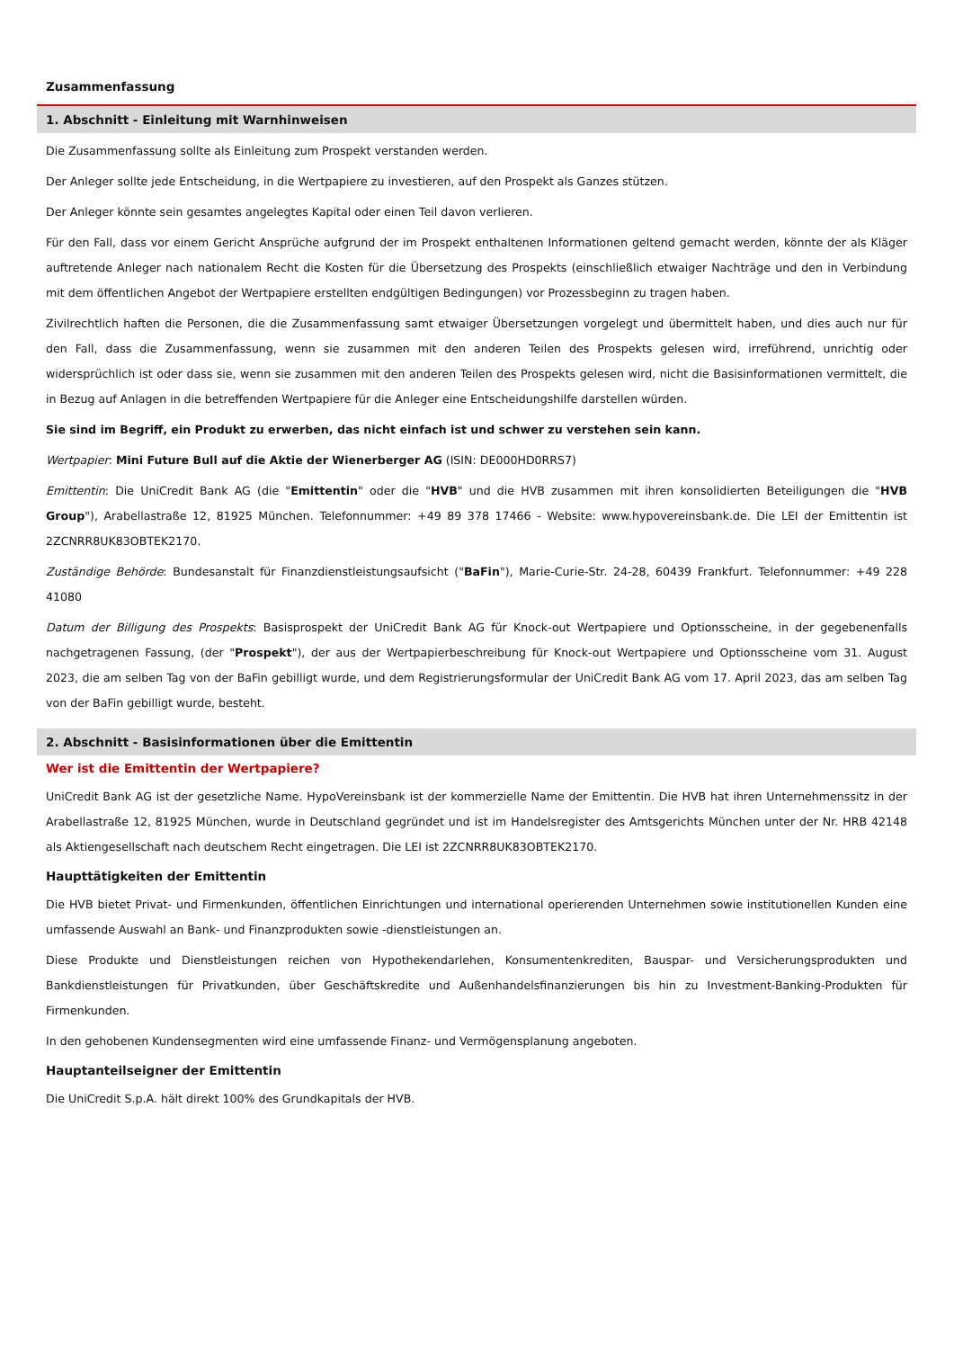Zusammenfassung
1. Abschnitt - Einleitung mit Warnhinweisen
Die Zusammenfassung sollte als Einleitung zum Prospekt verstanden werden.
Der Anleger sollte jede Entscheidung, in die Wertpapiere zu investieren, auf den Prospekt als Ganzes stützen.
Der Anleger könnte sein gesamtes angelegtes Kapital oder einen Teil davon verlieren.
Für den Fall, dass vor einem Gericht Ansprüche aufgrund der im Prospekt enthaltenen Informationen geltend gemacht werden, könnte der als Kläger auftretende Anleger nach nationalem Recht die Kosten für die Übersetzung des Prospekts (einschließlich etwaiger Nachträge und den in Verbindung mit dem öffentlichen Angebot der Wertpapiere erstellten endgültigen Bedingungen) vor Prozessbeginn zu tragen haben.
Zivilrechtlich haften die Personen, die die Zusammenfassung samt etwaiger Übersetzungen vorgelegt und übermittelt haben, und dies auch nur für den Fall, dass die Zusammenfassung, wenn sie zusammen mit den anderen Teilen des Prospekts gelesen wird, irreführend, unrichtig oder widersprüchlich ist oder dass sie, wenn sie zusammen mit den anderen Teilen des Prospekts gelesen wird, nicht die Basisinformationen vermittelt, die in Bezug auf Anlagen in die betreffenden Wertpapiere für die Anleger eine Entscheidungshilfe darstellen würden.
Sie sind im Begriff, ein Produkt zu erwerben, das nicht einfach ist und schwer zu verstehen sein kann.
Wertpapier: Mini Future Bull auf die Aktie der Wienerberger AG (ISIN: DE000HD0RRS7)
Emittentin: Die UniCredit Bank AG (die "Emittentin" oder die "HVB" und die HVB zusammen mit ihren konsolidierten Beteiligungen die "HVB Group"), Arabellastraße 12, 81925 München. Telefonnummer: +49 89 378 17466 - Website: www.hypovereinsbank.de. Die LEI der Emittentin ist 2ZCNRR8UK83OBTEK2170.
Zuständige Behörde: Bundesanstalt für Finanzdienstleistungsaufsicht ("BaFin"), Marie-Curie-Str. 24-28, 60439 Frankfurt. Telefonnummer: +49 228 41080
Datum der Billigung des Prospekts: Basisprospekt der UniCredit Bank AG für Knock-out Wertpapiere und Optionsscheine, in der gegebenenfalls nachgetragenen Fassung, (der "Prospekt"), der aus der Wertpapierbeschreibung für Knock-out Wertpapiere und Optionsscheine vom 31. August 2023, die am selben Tag von der BaFin gebilligt wurde, und dem Registrierungsformular der UniCredit Bank AG vom 17. April 2023, das am selben Tag von der BaFin gebilligt wurde, besteht.
2. Abschnitt - Basisinformationen über die Emittentin
Wer ist die Emittentin der Wertpapiere?
UniCredit Bank AG ist der gesetzliche Name. HypoVereinsbank ist der kommerzielle Name der Emittentin. Die HVB hat ihren Unternehmenssitz in der Arabellastraße 12, 81925 München, wurde in Deutschland gegründet und ist im Handelsregister des Amtsgerichts München unter der Nr. HRB 42148 als Aktiengesellschaft nach deutschem Recht eingetragen. Die LEI ist 2ZCNRR8UK83OBTEK2170.
Haupttätigkeiten der Emittentin
Die HVB bietet Privat- und Firmenkunden, öffentlichen Einrichtungen und international operierenden Unternehmen sowie institutionellen Kunden eine umfassende Auswahl an Bank- und Finanzprodukten sowie -dienstleistungen an.
Diese Produkte und Dienstleistungen reichen von Hypothekendarlehen, Konsumentenkrediten, Bauspar- und Versicherungsprodukten und Bankdienstleistungen für Privatkunden, über Geschäftskredite und Außenhandelsfinanzierungen bis hin zu Investment-Banking-Produkten für Firmenkunden.
In den gehobenen Kundensegmenten wird eine umfassende Finanz- und Vermögensplanung angeboten.
Hauptanteilseigner der Emittentin
Die UniCredit S.p.A. hält direkt 100% des Grundkapitals der HVB.